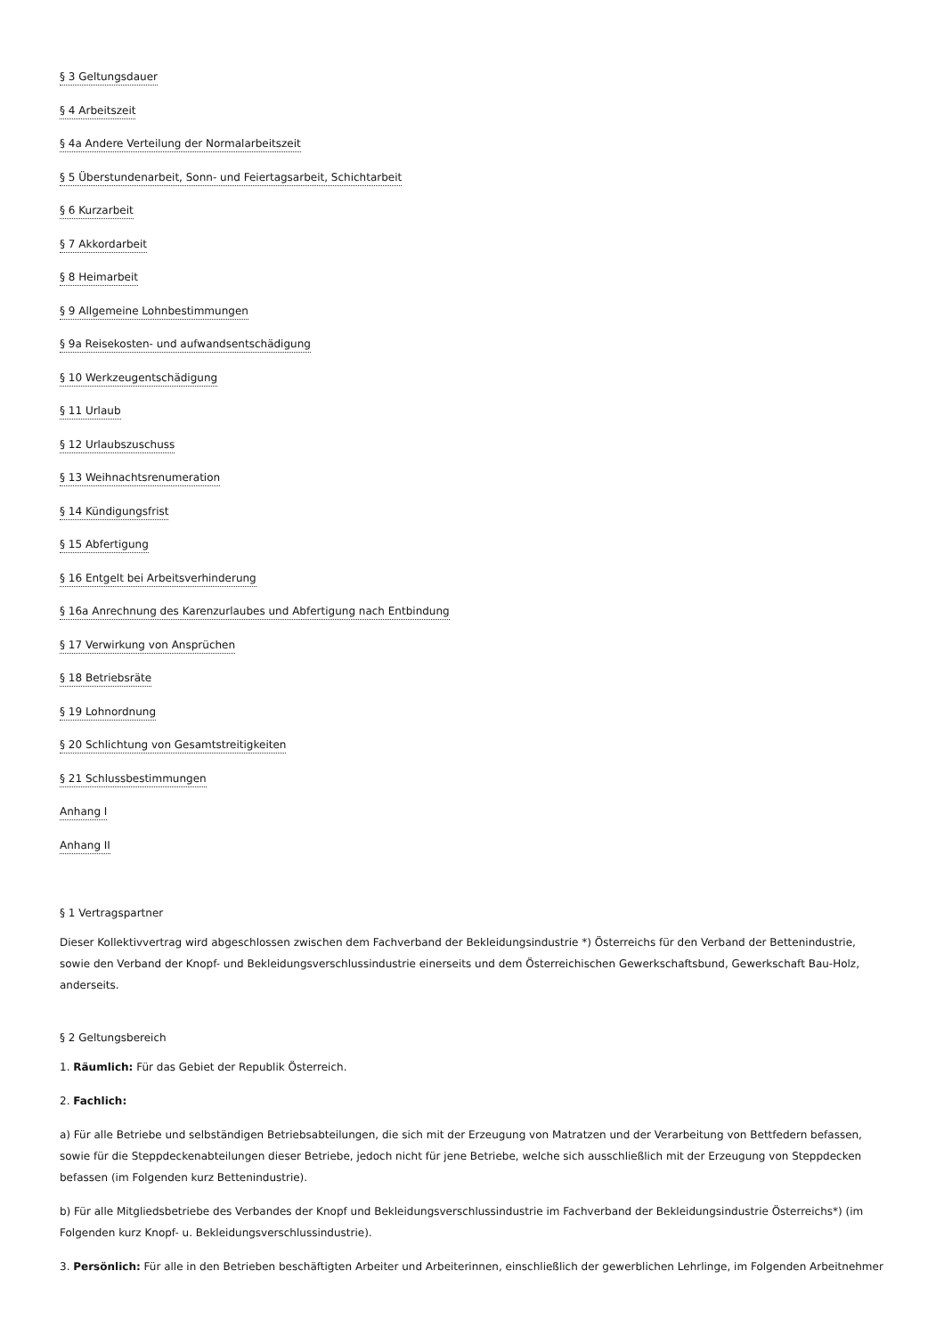§ 3 Geltungsdauer
§ 4 Arbeitszeit
§ 4a Andere Verteilung der Normalarbeitszeit
§ 5 Überstundenarbeit, Sonn- und Feiertagsarbeit, Schichtarbeit
§ 6 Kurzarbeit
§ 7 Akkordarbeit
§ 8 Heimarbeit
§ 9 Allgemeine Lohnbestimmungen
§ 9a Reisekosten- und aufwandsentschädigung
§ 10 Werkzeugentschädigung
§ 11 Urlaub
§ 12 Urlaubszuschuss
§ 13 Weihnachtsrenumeration
§ 14 Kündigungsfrist
§ 15 Abfertigung
§ 16 Entgelt bei Arbeitsverhinderung
§ 16a Anrechnung des Karenzurlaubes und Abfertigung nach Entbindung
§ 17 Verwirkung von Ansprüchen
§ 18 Betriebsräte
§ 19 Lohnordnung
§ 20 Schlichtung von Gesamtstreitigkeiten
§ 21 Schlussbestimmungen
Anhang I
Anhang II
§ 1 Vertragspartner
Dieser Kollektivvertrag wird abgeschlossen zwischen dem Fachverband der Bekleidungsindustrie *) Österreichs für den Verband der Bettenindustrie, sowie den Verband der Knopf- und Bekleidungsverschlussindustrie einerseits und dem Österreichischen Gewerkschaftsbund, Gewerkschaft Bau-Holz, anderseits.
§ 2 Geltungsbereich
1. Räumlich: Für das Gebiet der Republik Österreich.
2. Fachlich:
a) Für alle Betriebe und selbständigen Betriebsabteilungen, die sich mit der Erzeugung von Matratzen und der Verarbeitung von Bettfedern befassen, sowie für die Steppdeckenabteilungen dieser Betriebe, jedoch nicht für jene Betriebe, welche sich ausschließlich mit der Erzeugung von Steppdecken befassen (im Folgenden kurz Bettenindustrie).
b) Für alle Mitgliedsbetriebe des Verbandes der Knopf und Bekleidungsverschlussindustrie im Fachverband der Bekleidungsindustrie Österreichs*) (im Folgenden kurz Knopf- u. Bekleidungsverschlussindustrie).
3. Persönlich: Für alle in den Betrieben beschäftigten Arbeiter und Arbeiterinnen, einschließlich der gewerblichen Lehrlinge, im Folgenden Arbeitnehmer